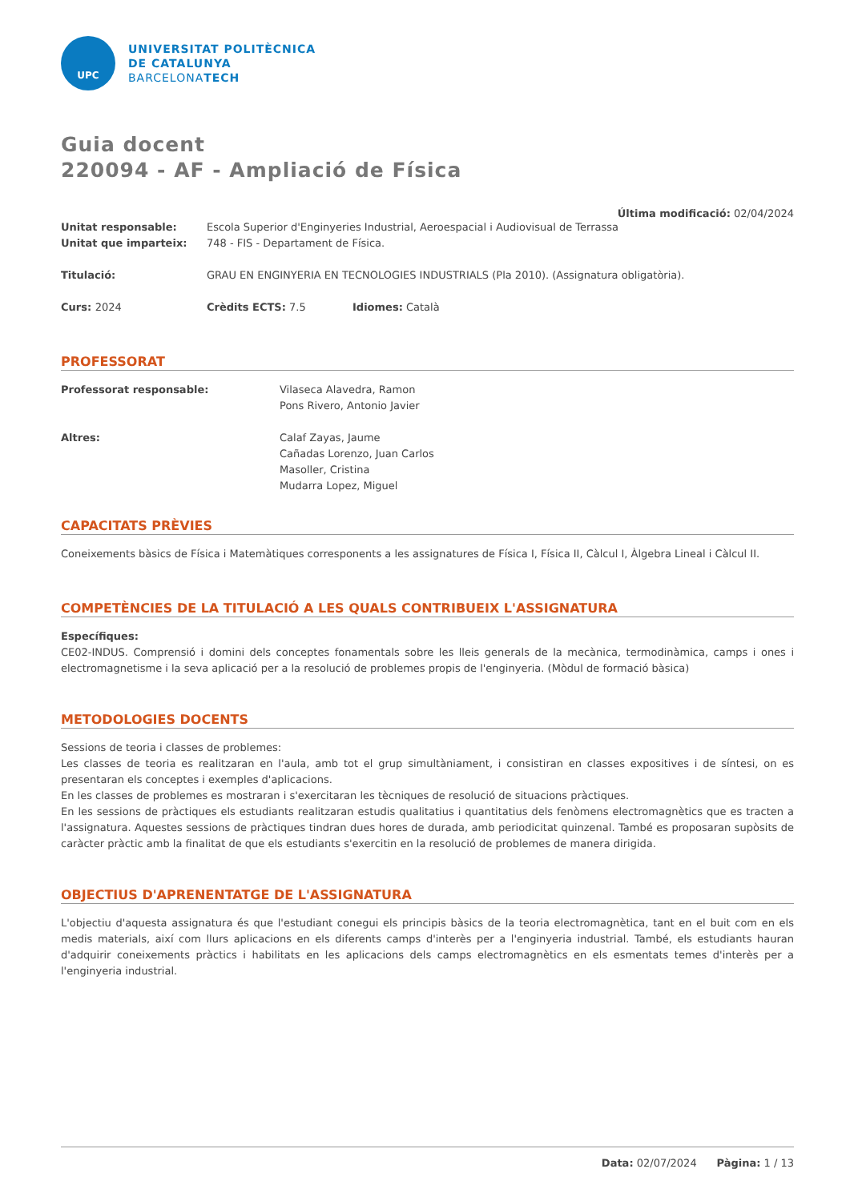UPC
UNIVERSITAT POLITÈCNICA
DE CATALUNYA
BARCELONATECH
Guia docent
220094 - AF - Ampliació de Física
Última modificació: 02/04/2024
Unitat responsable: Escola Superior d'Enginyeries Industrial, Aeroespacial i Audiovisual de Terrassa
Unitat que imparteix: 748 - FIS - Departament de Física.
Titulació: GRAU EN ENGINYERIA EN TECNOLOGIES INDUSTRIALS (Pla 2010). (Assignatura obligatòria).
Curs: 2024 Crèdits ECTS: 7.5 Idiomes: Català
PROFESSORAT
Professorat responsable: Vilaseca Alavedra, Ramon
Pons Rivero, Antonio Javier
Altres: Calaf Zayas, Jaume
Cañadas Lorenzo, Juan Carlos
Masoller, Cristina
Mudarra Lopez, Miguel
CAPACITATS PRÈVIES
Coneixements bàsics de Física i Matemàtiques corresponents a les assignatures de Física I, Física II, Càlcul I, Àlgebra Lineal i Càlcul II.
COMPETÈNCIES DE LA TITULACIÓ A LES QUALS CONTRIBUEIX L'ASSIGNATURA
Específiques:
CE02-INDUS. Comprensió i domini dels conceptes fonamentals sobre les lleis generals de la mecànica, termodinàmica, camps i ones i electromagnetisme i la seva aplicació per a la resolució de problemes propis de l'enginyeria. (Mòdul de formació bàsica)
METODOLOGIES DOCENTS
Sessions de teoria i classes de problemes:
Les classes de teoria es realitzaran en l'aula, amb tot el grup simultàniament, i consistiran en classes expositives i de síntesi, on es presentaran els conceptes i exemples d'aplicacions.
En les classes de problemes es mostraran i s'exercitaran les tècniques de resolució de situacions pràctiques.
En les sessions de pràctiques els estudiants realitzaran estudis qualitatius i quantitatius dels fenòmens electromagnètics que es tracten a l'assignatura. Aquestes sessions de pràctiques tindran dues hores de durada, amb periodicitat quinzenal. També es proposaran supòsits de caràcter pràctic amb la finalitat de que els estudiants s'exercitin en la resolució de problemes de manera dirigida.
OBJECTIUS D'APRENENTATGE DE L'ASSIGNATURA
L'objectiu d'aquesta assignatura és que l'estudiant conegui els principis bàsics de la teoria electromagnètica, tant en el buit com en els medis materials, així com llurs aplicacions en els diferents camps d'interès per a l'enginyeria industrial. També, els estudiants hauran d'adquirir coneixements pràctics i habilitats en les aplicacions dels camps electromagnètics en els esmentats temes d'interès per a l'enginyeria industrial.
Data: 02/07/2024 Pàgina: 1 / 13